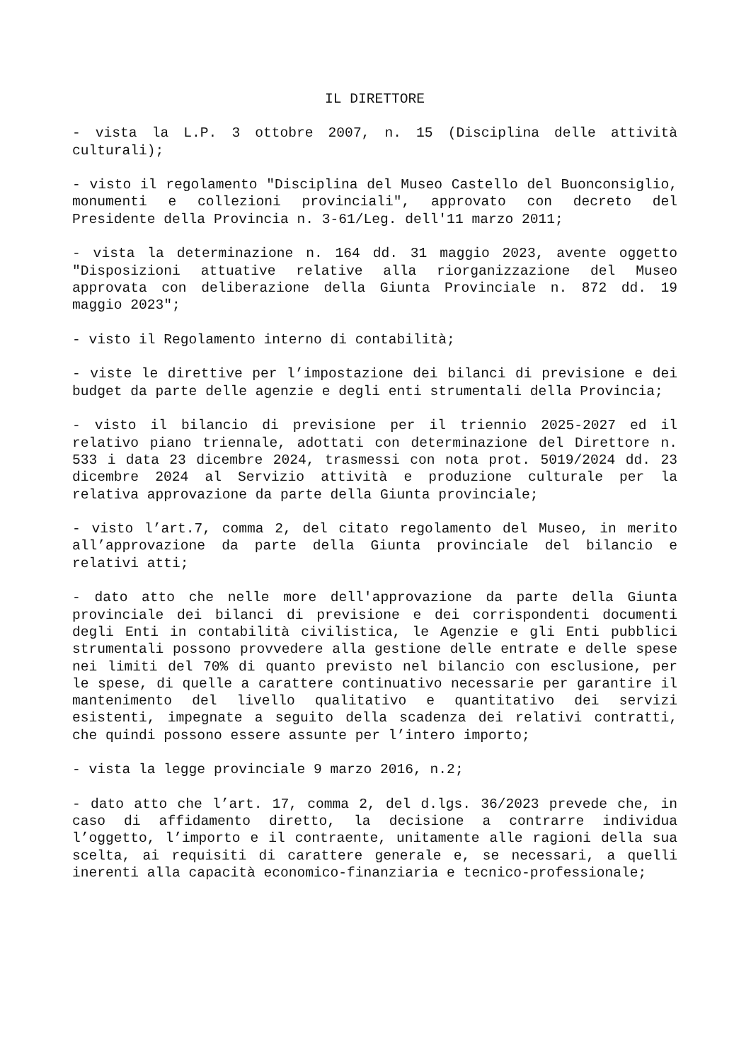IL DIRETTORE
- vista la L.P. 3 ottobre 2007, n. 15 (Disciplina delle attività culturali);
- visto il regolamento "Disciplina del Museo Castello del Buonconsiglio, monumenti e collezioni provinciali", approvato con decreto del Presidente della Provincia n. 3-61/Leg. dell'11 marzo 2011;
- vista la determinazione n. 164 dd. 31 maggio 2023, avente oggetto "Disposizioni attuative relative alla riorganizzazione del Museo approvata con deliberazione della Giunta Provinciale n. 872 dd. 19 maggio 2023";
- visto il Regolamento interno di contabilità;
- viste le direttive per l’impostazione dei bilanci di previsione e dei budget da parte delle agenzie e degli enti strumentali della Provincia;
- visto il bilancio di previsione per il triennio 2025-2027 ed il relativo piano triennale, adottati con determinazione del Direttore n. 533 i data 23 dicembre 2024, trasmessi con nota prot. 5019/2024 dd. 23 dicembre 2024 al Servizio attività e produzione culturale per la relativa approvazione da parte della Giunta provinciale;
- visto l’art.7, comma 2, del citato regolamento del Museo, in merito all’approvazione da parte della Giunta provinciale del bilancio e relativi atti;
- dato atto che nelle more dell'approvazione da parte della Giunta provinciale dei bilanci di previsione e dei corrispondenti documenti degli Enti in contabilità civilistica, le Agenzie e gli Enti pubblici strumentali possono provvedere alla gestione delle entrate e delle spese nei limiti del 70% di quanto previsto nel bilancio con esclusione, per le spese, di quelle a carattere continuativo necessarie per garantire il mantenimento del livello qualitativo e quantitativo dei servizi esistenti, impegnate a seguito della scadenza dei relativi contratti, che quindi possono essere assunte per l’intero importo;
- vista la legge provinciale 9 marzo 2016, n.2;
- dato atto che l’art. 17, comma 2, del d.lgs. 36/2023 prevede che, in caso di affidamento diretto, la decisione a contrarre individua l’oggetto, l’importo e il contraente, unitamente alle ragioni della sua scelta, ai requisiti di carattere generale e, se necessari, a quelli inerenti alla capacità economico-finanziaria e tecnico-professionale;